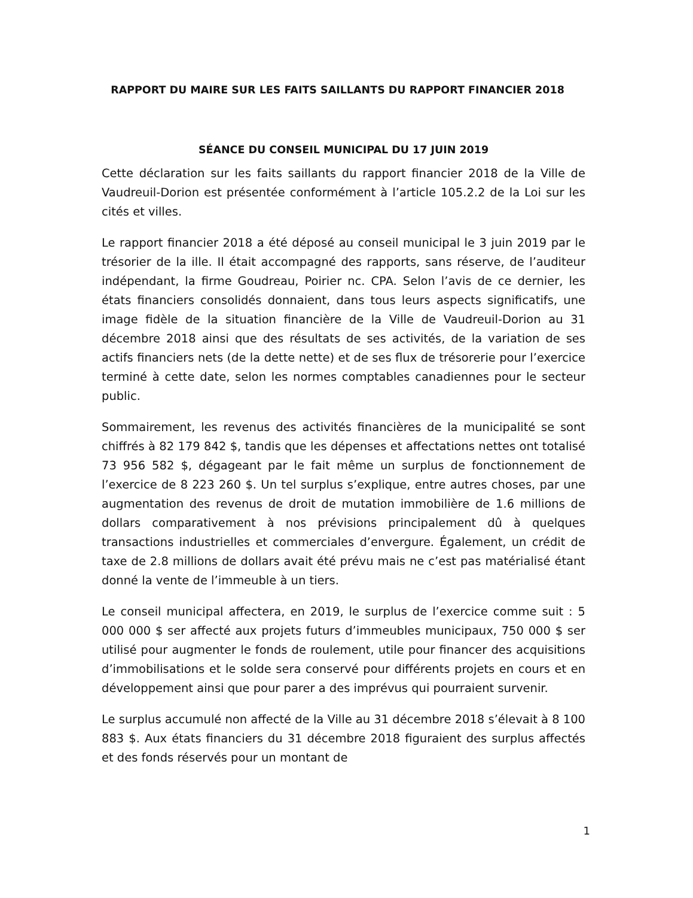RAPPORT DU MAIRE SUR LES FAITS SAILLANTS DU RAPPORT FINANCIER 2018
SÉANCE DU CONSEIL MUNICIPAL DU 17 JUIN 2019
Cette déclaration sur les faits saillants du rapport financier 2018 de la Ville de Vaudreuil-Dorion est présentée conformément à l’article 105.2.2 de la Loi sur les cités et villes.
Le rapport financier 2018 a été déposé au conseil municipal le 3 juin 2019 par le trésorier de la ille. Il était accompagné des rapports, sans réserve, de l’auditeur indépendant, la firme Goudreau, Poirier nc. CPA. Selon l’avis de ce dernier, les états financiers consolidés donnaient, dans tous leurs aspects significatifs, une image fidèle de la situation financière de la Ville de Vaudreuil-Dorion au 31 décembre 2018 ainsi que des résultats de ses activités, de la variation de ses actifs financiers nets (de la dette nette) et de ses flux de trésorerie pour l’exercice terminé à cette date, selon les normes comptables canadiennes pour le secteur public.
Sommairement, les revenus des activités financières de la municipalité se sont chiffrés à 82 179 842 $, tandis que les dépenses et affectations nettes ont totalisé 73 956 582 $, dégageant par le fait même un surplus de fonctionnement de l’exercice de 8 223 260 $. Un tel surplus s’explique, entre autres choses, par une augmentation des revenus de droit de mutation immobilière de 1.6 millions de dollars comparativement à nos prévisions principalement dû à quelques transactions industrielles et commerciales d’envergure. Également, un crédit de taxe de 2.8 millions de dollars avait été prévu mais ne c’est pas matérialisé étant donné la vente de l’immeuble à un tiers.
Le conseil municipal affectera, en 2019, le surplus de l’exercice comme suit : 5 000 000 $ ser affecté aux projets futurs d’immeubles municipaux, 750 000 $ ser utilisé pour augmenter le fonds de roulement, utile pour financer des acquisitions d’immobilisations et le solde sera conservé pour différents projets en cours et en développement ainsi que pour parer a des imprévus qui pourraient survenir.
Le surplus accumulé non affecté de la Ville au 31 décembre 2018 s’élevait à 8 100 883 $. Aux états financiers du 31 décembre 2018 figuraient des surplus affectés et des fonds réservés pour un montant de
1